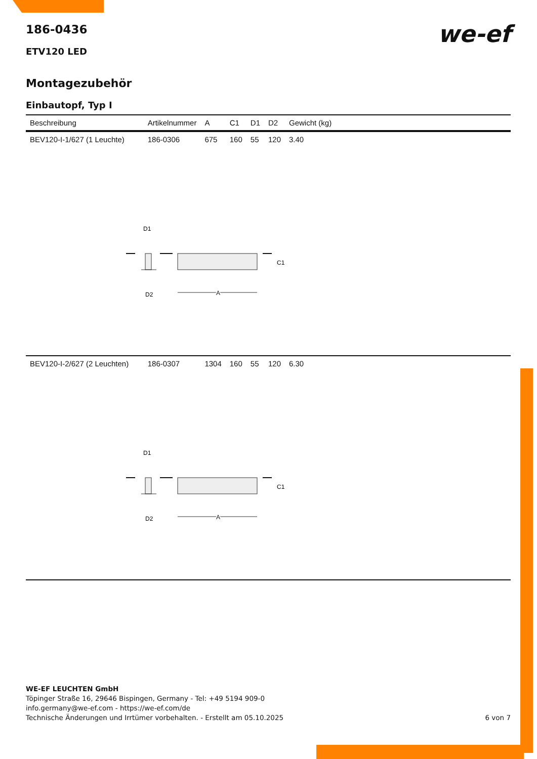we-ef
186-0436
ETV120 LED
Montagezubehör
Einbautopf, Typ I
| Beschreibung | Artikelnummer | A | C1 | D1 | D2 | Gewicht (kg) |
| --- | --- | --- | --- | --- | --- | --- |
| BEV120-I-1/627 (1 Leuchte) | 186-0306 | 675 | 160 | 55 | 120 | 3.40 |
| D1 D2 C1 A | | | | | | |
| BEV120-I-2/627 (2 Leuchten) | 186-0307 | 1304 | 160 | 55 | 120 | 6.30 |
| D1 D2 C1 A | | | | | | |
WE-EF LEUCHTEN GmbH
Töpinger Straße 16, 29646 Bispingen, Germany - Tel: +49 5194 909-0
info.germany@we-ef.com - https://we-ef.com/de
Technische Änderungen und Irrtümer vorbehalten. - Erstellt am 05.10.2025 6 von 7